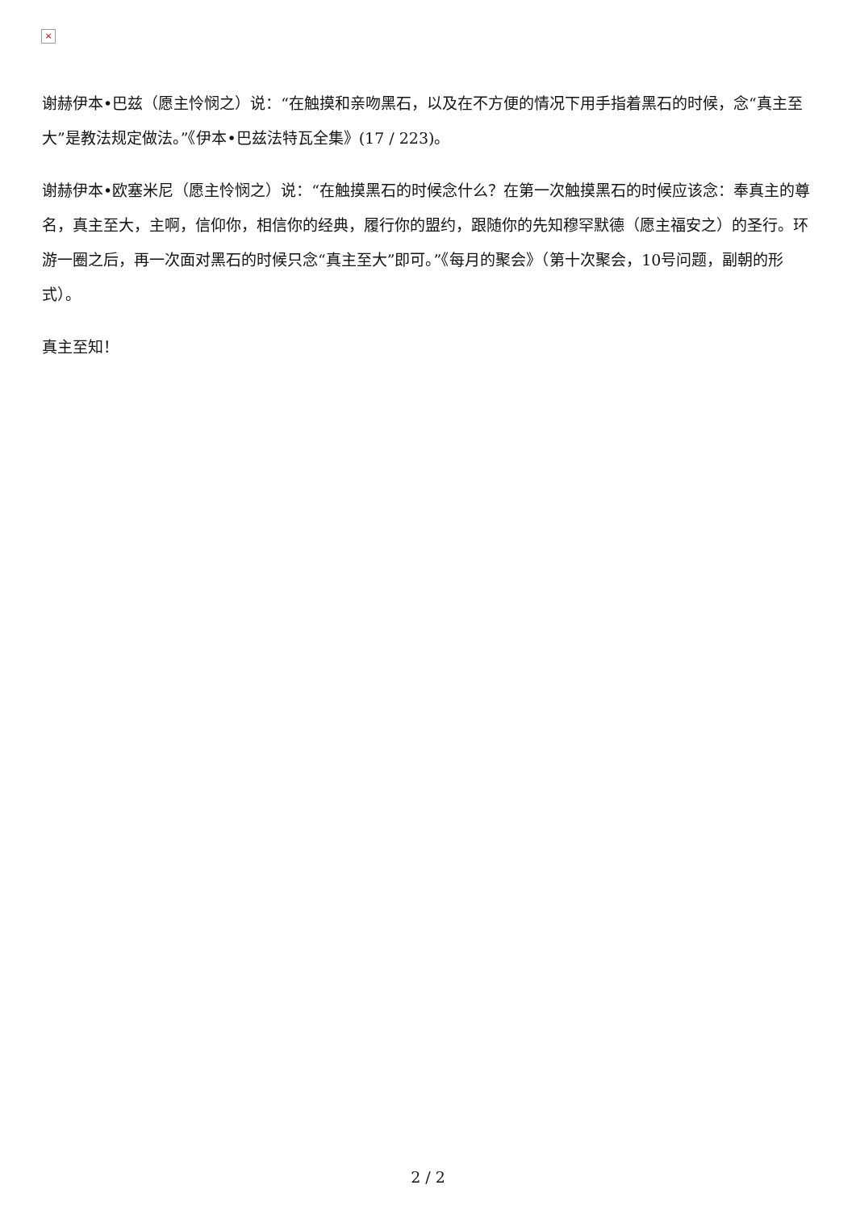×
谢赫伊本•巴兹（愿主怜悯之）说：“在触摸和亲吻黑石，以及在不方便的情况下用手指着黑石的时候，念“真主至大”是教法规定做法。”《伊本•巴兹法特瓦全集》(17 / 223)。
谢赫伊本•欧塞米尼（愿主怜悯之）说：“在触摸黑石的时候念什么？在第一次触摸黑石的时候应该念：奉真主的尊名，真主至大，主啊，信仰你，相信你的经典，履行你的盟约，跟随你的先知穆罕默德（愿主福安之）的圣行。环游一圈之后，再一次面对黑石的时候只念“真主至大”即可。”《每月的聚会》（第十次聚会，10号问题，副朝的形式）。
真主至知！
2 / 2